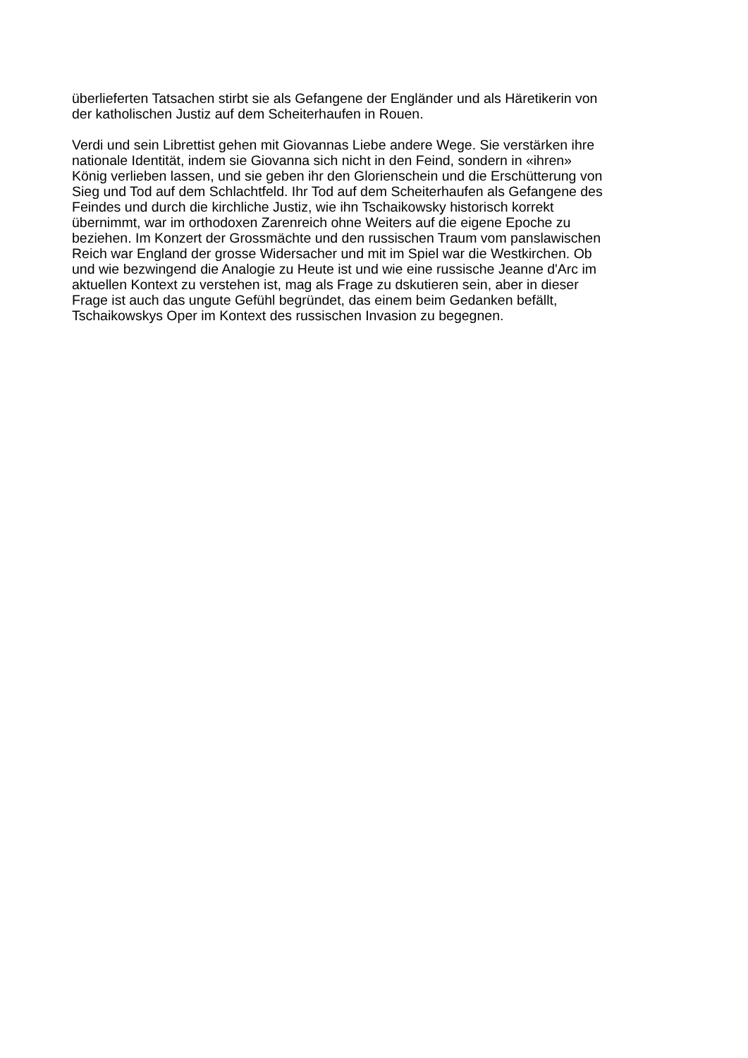überlieferten Tatsachen stirbt sie als Gefangene der Engländer und als Häretikerin von
der katholischen Justiz auf dem Scheiterhaufen in Rouen.
Verdi und sein Librettist gehen mit Giovannas Liebe andere Wege. Sie verstärken ihre
nationale Identität, indem sie Giovanna sich nicht in den Feind, sondern in «ihren»
König verlieben lassen, und sie geben ihr den Glorienschein und die Erschütterung von
Sieg und Tod auf dem Schlachtfeld. Ihr Tod auf dem Scheiterhaufen als Gefangene des
Feindes und durch die kirchliche Justiz, wie ihn Tschaikowsky historisch korrekt
übernimmt, war im orthodoxen Zarenreich ohne Weiters auf die eigene Epoche zu
beziehen. Im Konzert der Grossmächte und den russischen Traum vom panslawischen
Reich war England der grosse Widersacher und mit im Spiel war die Westkirchen. Ob
und wie bezwingend die Analogie zu Heute ist und wie eine russische Jeanne d'Arc im
aktuellen Kontext zu verstehen ist, mag als Frage zu dskutieren sein, aber in dieser
Frage ist auch das ungute Gefühl begründet, das einem beim Gedanken befällt,
Tschaikowskys Oper im Kontext des russischen Invasion zu begegnen.